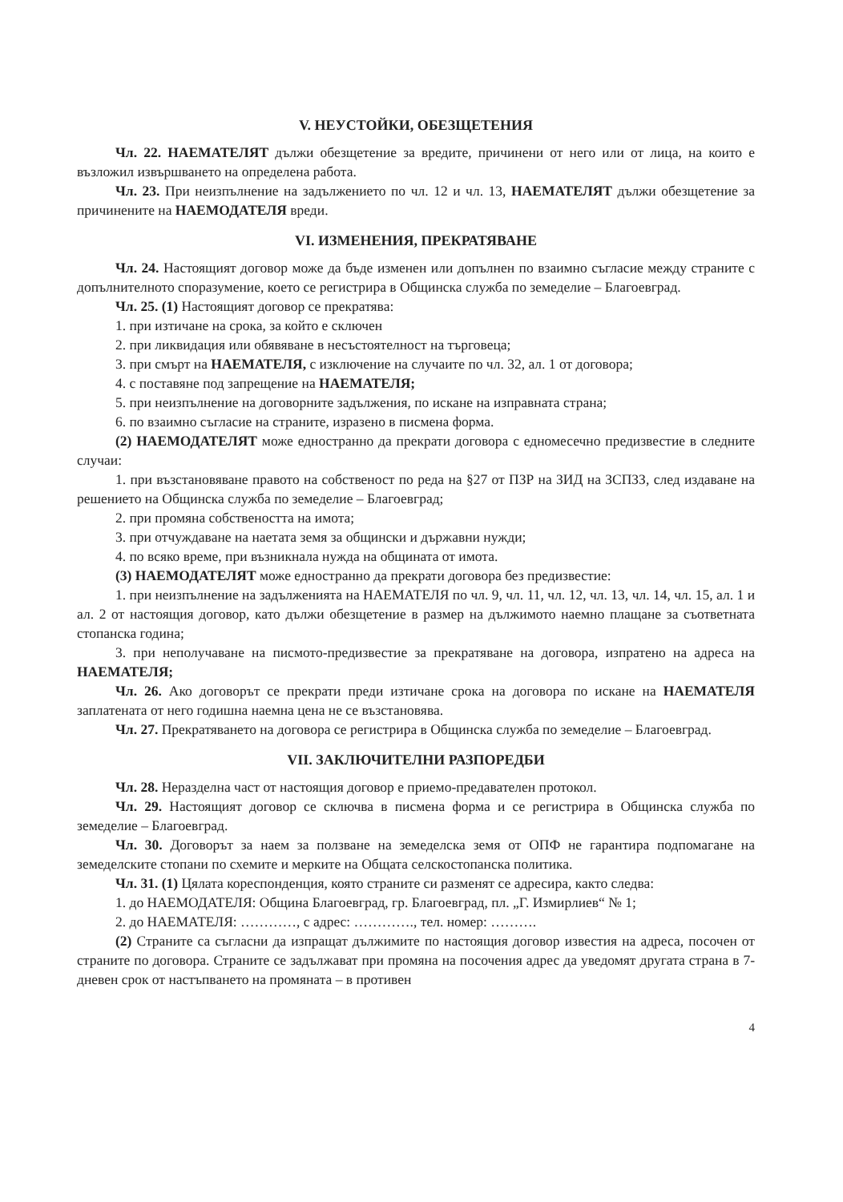V. НЕУСТОЙКИ, ОБЕЗЩЕТЕНИЯ
Чл. 22. НАЕМАТЕЛЯТ дължи обезщетение за вредите, причинени от него или от лица, на които е възложил извършването на определена работа.
Чл. 23. При неизпълнение на задължението по чл. 12 и чл. 13, НАЕМАТЕЛЯТ дължи обезщетение за причинените на НАЕМОДАТЕЛЯ вреди.
VI. ИЗМЕНЕНИЯ, ПРЕКРАТЯВАНЕ
Чл. 24. Настоящият договор може да бъде изменен или допълнен по взаимно съгласие между страните с допълнителното споразумение, което се регистрира в Общинска служба по земеделие – Благоевград.
Чл. 25. (1) Настоящият договор се прекратява:
1. при изтичане на срока, за който е сключен
2. при ликвидация или обявяване в несъстоятелност на търговеца;
3. при смърт на НАЕМАТЕЛЯ, с изключение на случаите по чл. 32, ал. 1 от договора;
4. с поставяне под запрещение на НАЕМАТЕЛЯ;
5. при неизпълнение на договорните задължения, по искане на изправната страна;
6. по взаимно съгласие на страните, изразено в писмена форма.
(2) НАЕМОДАТЕЛЯТ може едностранно да прекрати договора с едномесечно предизвестие в следните случаи:
1. при възстановяване правото на собственост по реда на §27 от ПЗР на ЗИД на ЗСПЗЗ, след издаване на решението на Общинска служба по земеделие – Благоевград;
2. при промяна собствеността на имота;
3. при отчуждаване на наетата земя за общински и държавни нужди;
4. по всяко време, при възникнала нужда на общината от имота.
(3) НАЕМОДАТЕЛЯТ може едностранно да прекрати договора без предизвестие:
1. при неизпълнение на задълженията на НАЕМАТЕЛЯ по чл. 9, чл. 11, чл. 12, чл. 13, чл. 14, чл. 15, ал. 1 и ал. 2 от настоящия договор, като дължи обезщетение в размер на дължимото наемно плащане за съответната стопанска година;
3. при неполучаване на писмото-предизвестие за прекратяване на договора, изпратено на адреса на НАЕМАТЕЛЯ;
Чл. 26. Ако договорът се прекрати преди изтичане срока на договора по искане на НАЕМАТЕЛЯ заплатената от него годишна наемна цена не се възстановява.
Чл. 27. Прекратяването на договора се регистрира в Общинска служба по земеделие – Благоевград.
VII. ЗАКЛЮЧИТЕЛНИ РАЗПОРЕДБИ
Чл. 28. Неразделна част от настоящия договор е приемо-предавателен протокол.
Чл. 29. Настоящият договор се сключва в писмена форма и се регистрира в Общинска служба по земеделие – Благоевград.
Чл. 30. Договорът за наем за ползване на земеделска земя от ОПФ не гарантира подпомагане на земеделските стопани по схемите и мерките на Общата селскостопанска политика.
Чл. 31. (1) Цялата кореспонденция, която страните си разменят се адресира, както следва:
1. до НАЕМОДАТЕЛЯ: Община Благоевград, гр. Благоевград, пл. „Г. Измирлиев“ № 1;
2. до НАЕМАТЕЛЯ: …………, с адрес: …………., тел. номер: ……….
(2) Страните са съгласни да изпращат дължимите по настоящия договор известия на адреса, посочен от страните по договора. Страните се задължават при промяна на посочения адрес да уведомят другата страна в 7-дневен срок от настъпването на промяната – в противен
4